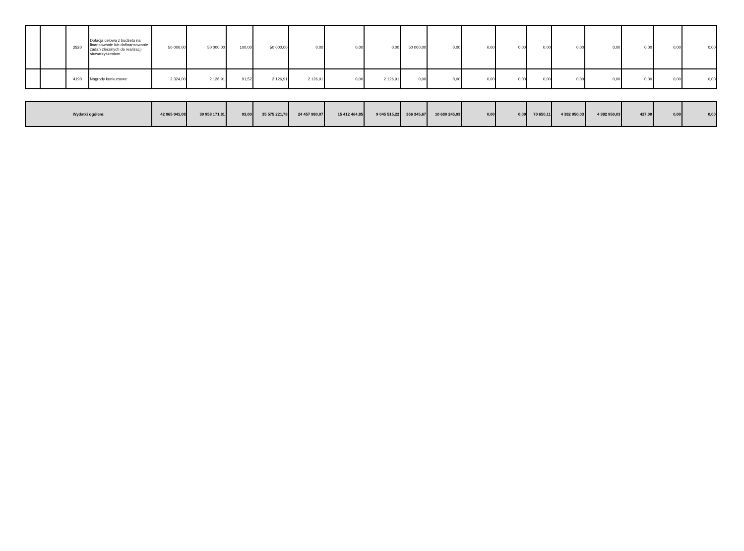| | | 2820 | Dotacja celowa z budżetu na finansowanie lub dofinansowanie zadań zleconych do realizacji stowarzyszeniom | 50 000,00 | 50 000,00 | 100,00 | 50 000,00 | 0,00 | 0,00 | 0,00 | 50 000,00 | 0,00 | 0,00 | 0,00 | 0,00 | 0,00 | 0,00 | 0,00 | 0,00 | 0,00 |
| | | 4190 | Nagrody konkursowe | 2 324,00 | 2 126,91 | 91,52 | 2 126,91 | 2 126,91 | 0,00 | 2 126,91 | 0,00 | 0,00 | 0,00 | 0,00 | 0,00 | 0,00 | 0,00 | 0,00 | 0,00 | 0,00 |
| Wydatki ogółem: | 42 965 041,08 | 39 958 171,81 | 93,00 | 35 575 221,78 | 24 457 980,07 | 15 412 464,85 | 9 045 515,22 | 366 345,67 | 10 680 245,93 | 0,00 | 0,00 | 70 650,11 | 4 382 950,03 | 4 382 950,03 | 427,00 | 0,00 | 0,00 |